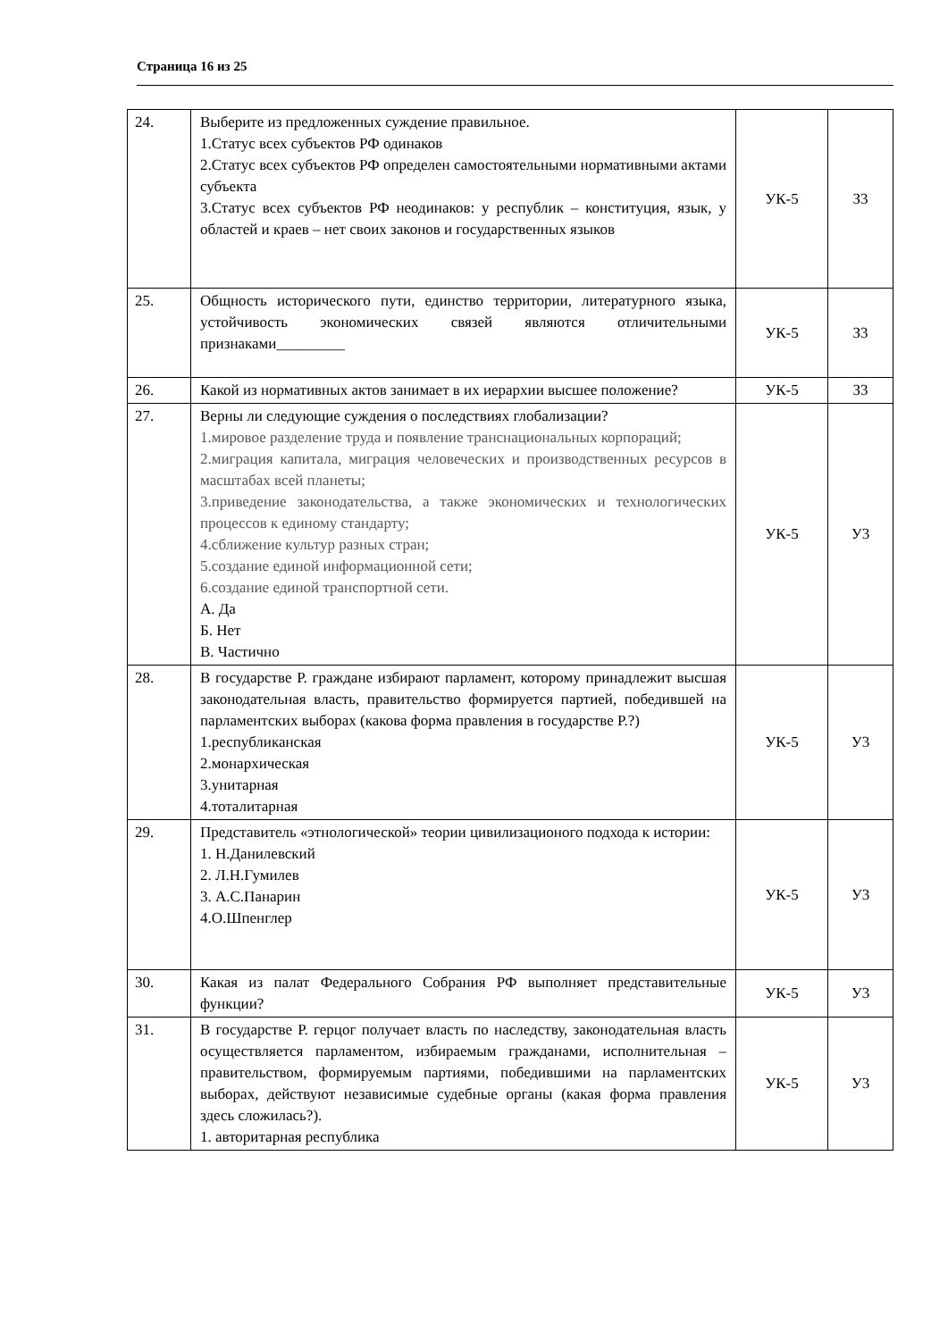Страница 16 из 25
| 24. | Выберите из предложенных суждение правильное. 1.Статус всех субъектов РФ одинаков 2.Статус всех субъектов РФ определен самостоятельными нормативными актами субъекта 3.Статус всех субъектов РФ неодинаков: у республик – конституция, язык, у областей и краев – нет своих законов и государственных языков | УК-5 | З3 |
| 25. | Общность исторического пути, единство территории, литературного языка, устойчивость экономических связей являются отличительными признаками_________ | УК-5 | З3 |
| 26. | Какой из нормативных актов занимает в их иерархии высшее положение? | УК-5 | З3 |
| 27. | Верны ли следующие суждения о последствиях глобализации? 1.мировое разделение труда и появление транснациональных корпораций; 2.миграция капитала, миграция человеческих и производственных ресурсов в масштабах всей планеты; 3.приведение законодательства, а также экономических и технологических процессов к единому стандарту; 4.сближение культур разных стран; 5.создание единой информационной сети; 6.создание единой транспортной сети. А. Да Б. Нет В. Частично | УК-5 | У3 |
| 28. | В государстве Р. граждане избирают парламент, которому принадлежит высшая законодательная власть, правительство формируется партией, победившей на парламентских выборах (какова форма правления в государстве Р.?) 1.республиканская 2.монархическая 3.унитарная 4.тоталитарная | УК-5 | У3 |
| 29. | Представитель «этнологической» теории цивилизационого подхода к истории: 1. Н.Данилевский 2. Л.Н.Гумилев 3. А.С.Панарин 4.О.Шпенглер | УК-5 | У3 |
| 30. | Какая из палат Федерального Собрания РФ выполняет представительные функции? | УК-5 | У3 |
| 31. | В государстве Р. герцог получает власть по наследству, законодательная власть осуществляется парламентом, избираемым гражданами, исполнительная – правительством, формируемым партиями, победившими на парламентских выборах, действуют независимые судебные органы (какая форма правления здесь сложилась?). 1. авторитарная республика | УК-5 | У3 |